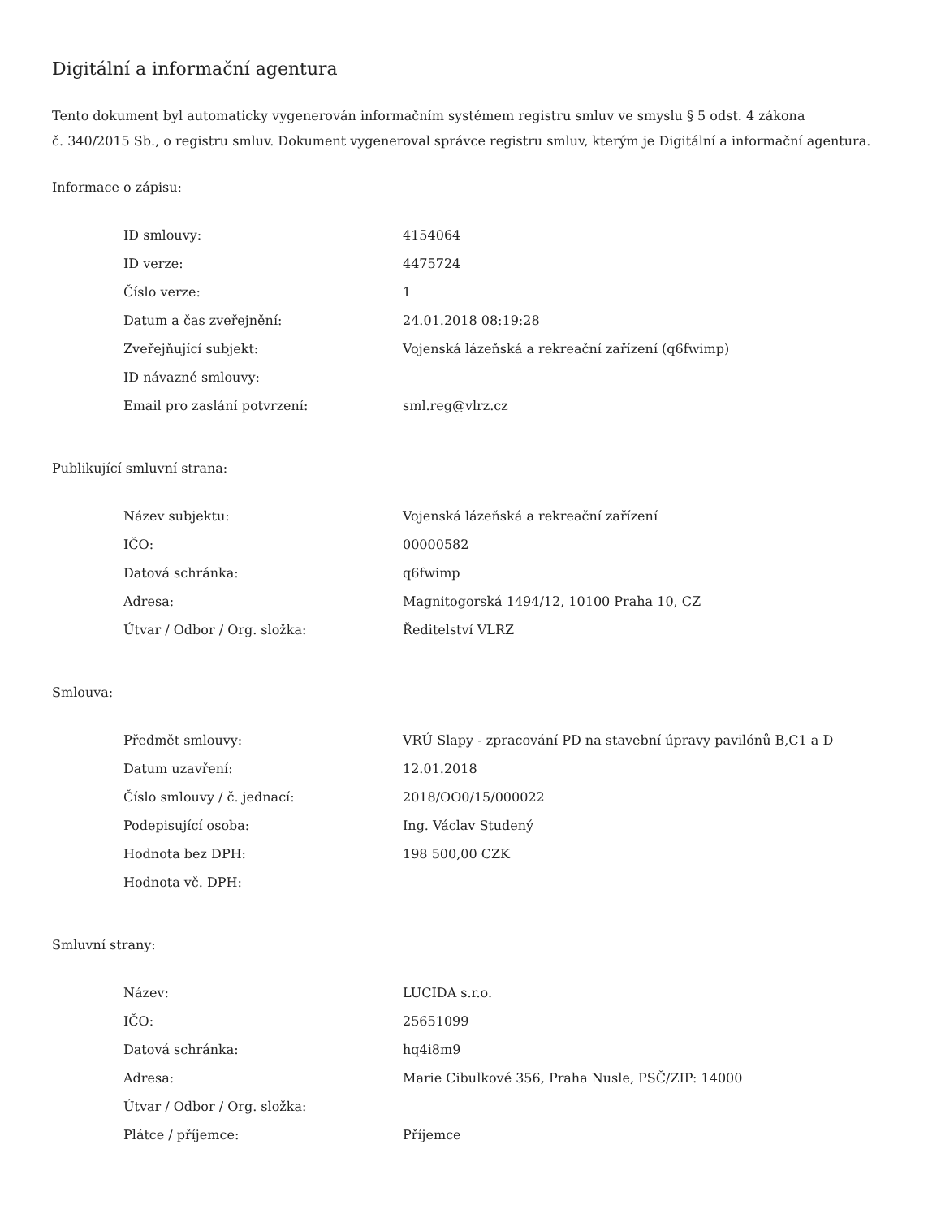Digitální a informační agentura
Tento dokument byl automaticky vygenerován informačním systémem registru smluv ve smyslu § 5 odst. 4 zákona
č. 340/2015 Sb., o registru smluv. Dokument vygeneroval správce registru smluv, kterým je Digitální a informační agentura.
Informace o zápisu:
| ID smlouvy: | 4154064 |
| ID verze: | 4475724 |
| Číslo verze: | 1 |
| Datum a čas zveřejnění: | 24.01.2018 08:19:28 |
| Zveřejňující subjekt: | Vojenská lázeňská a rekreační zařízení (q6fwimp) |
| ID návazné smlouvy: | |
| Email pro zaslání potvrzení: | sml.reg@vlrz.cz |
Publikující smluvní strana:
| Název subjektu: | Vojenská lázeňská a rekreační zařízení |
| IČO: | 00000582 |
| Datová schránka: | q6fwimp |
| Adresa: | Magnitogorská 1494/12, 10100 Praha 10, CZ |
| Útvar / Odbor / Org. složka: | Ředitelství VLRZ |
Smlouva:
| Předmět smlouvy: | VRÚ Slapy - zpracování PD na stavební úpravy pavilónů B,C1 a D |
| Datum uzavření: | 12.01.2018 |
| Číslo smlouvy / č. jednací: | 2018/OO0/15/000022 |
| Podepisující osoba: | Ing. Václav Studený |
| Hodnota bez DPH: | 198 500,00 CZK |
| Hodnota vč. DPH: | |
Smluvní strany:
| Název: | LUCIDA s.r.o. |
| IČO: | 25651099 |
| Datová schránka: | hq4i8m9 |
| Adresa: | Marie Cibulkové 356, Praha Nusle, PSČ/ZIP: 14000 |
| Útvar / Odbor / Org. složka: | |
| Plátce / příjemce: | Příjemce |